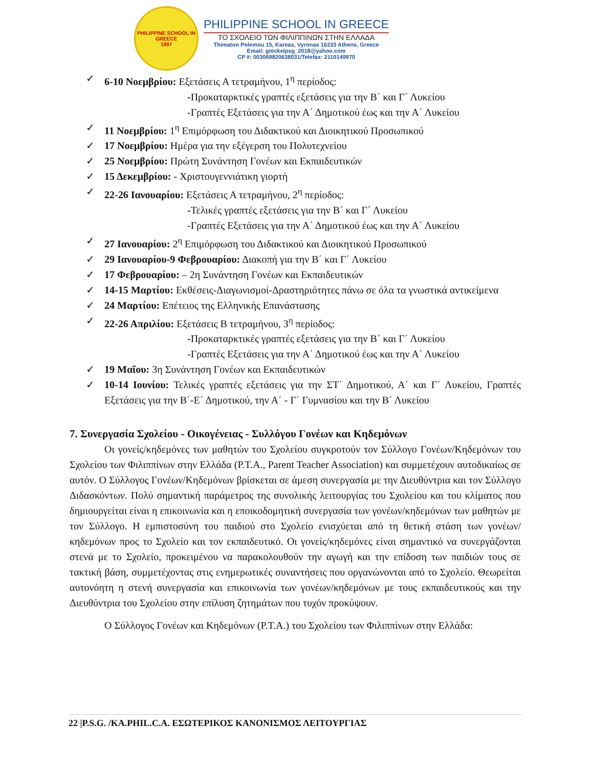PHILIPPINE SCHOOL IN GREECE
1997
PHILIPPINE SCHOOL IN GREECE
ΤΟ ΣΧΟΛΕΙΟ ΤΩΝ ΦΙΛΙΠΠΙΝΩΝ ΣΤΗΝ ΕΛΛΑΔΑ
Thimaton Polemou 15, Kareas, Vyronas 16233 Athens, Greece
Email: gnickelpsg_2018@yahoo.com
CP #: 003069820638031/Telefax: 2110149970
✓ 6-10 Νοεμβρίου: Εξετάσεις Α τετραμήνου, 1<sup>η</sup> περίοδος:
-Προκαταρκτικές γραπτές εξετάσεις για την Β΄ και Γ΄ Λυκείου
-Γραπτές Εξετάσεις για την Α΄ Δημοτικού έως και την Α΄ Λυκείου
✓ 11 Νοεμβρίου: 1<sup>η</sup> Επιμόρφωση του Διδακτικού και Διοικητικού Προσωπικού
✓ 17 Νοεμβρίου: Ημέρα για την εξέγερση του Πολυτεχνείου
✓ 25 Νοεμβρίου: Πρώτη Συνάντηση Γονέων και Εκπαιδευτικών
✓ 15 Δεκεμβρίου: - Χριστουγεννιάτικη γιορτή
✓ 22-26 Ιανουαρίου: Εξετάσεις Α τετραμήνου, 2<sup>η</sup> περίοδος:
-Τελικές γραπτές εξετάσεις για την Β΄ και Γ΄ Λυκείου
-Γραπτές Εξετάσεις για την Α΄ Δημοτικού έως και την Α΄ Λυκείου
✓ 27 Ιανουαρίου: 2<sup>η</sup> Επιμόρφωση του Διδακτικού και Διοικητικού Προσωπικού
✓ 29 Ιανουαρίου-9 Φεβρουαρίου: Διακοπή για την Β΄ και Γ΄ Λυκείου
✓ 17 Φεβρουαρίου: – 2η Συνάντηση Γονέων και Εκπαιδευτικών
✓ 14-15 Μαρτίου: Εκθέσεις-Διαγωνισμοί-Δραστηριότητες πάνω σε όλα τα γνωστικά αντικείμενα
✓ 24 Μαρτίου: Επέτειος της Ελληνικής Επανάστασης
✓ 22-26 Απριλίου: Εξετάσεις Β τετραμήνου, 3<sup>η</sup> περίοδος:
-Προκαταρκτικές γραπτές εξετάσεις για την Β΄ και Γ΄ Λυκείου
-Γραπτές Εξετάσεις για την Α΄ Δημοτικού έως και την Α΄ Λυκείου
✓ 19 Μαΐου: 3η Συνάντηση Γονέων και Εκπαιδευτικών
✓ 10-14 Ιουνίου: Τελικές γραπτές εξετάσεις για την ΣΤ΄ Δημοτικού, Α΄ και Γ΄ Λυκείου, Γραπτές Εξετάσεις για την Β΄-Ε΄ Δημοτικού, την Α΄ - Γ΄ Γυμνασίου και την Β΄ Λυκείου
7. Συνεργασία Σχολείου - Οικογένειας - Συλλόγου Γονέων και Κηδεμόνων
Οι γονείς/κηδεμόνες των μαθητών του Σχολείου συγκροτούν τον Σύλλογο Γονέων/Κηδεμόνων του Σχολείου των Φιλιππίνων στην Ελλάδα (P.T.A., Parent Teacher Association) και συμμετέχουν αυτοδικαίως σε αυτόν. Ο Σύλλογος Γονέων/Κηδεμόνων βρίσκεται σε άμεση συνεργασία με την Διευθύντρια και τον Σύλλογο Διδασκόντων. Πολύ σημαντική παράμετρος της συνολικής λειτουργίας του Σχολείου και του κλίματος που δημιουργείται είναι η επικοινωνία και η εποικοδομητική συνεργασία των γονέων/κηδεμόνων των μαθητών με τον Σύλλογο. Η εμπιστοσύνη του παιδιού στο Σχολείο ενισχύεται από τη θετική στάση των γονέων/κηδεμόνων προς το Σχολείο και τον εκπαιδευτικό. Οι γονείς/κηδεμόνες είναι σημαντικό να συνεργάζονται στενά με το Σχολείο, προκειμένου να παρακολουθούν την αγωγή και την επίδοση των παιδιών τους σε τακτική βάση, συμμετέχοντας στις ενημερωτικές συναντήσεις που οργανώνονται από το Σχολείο. Θεωρείται αυτονόητη η στενή συνεργασία και επικοινωνία των γονέων/κηδεμόνων με τους εκπαιδευτικούς και την Διευθύντρια του Σχολείου στην επίλυση ζητημάτων που τυχόν προκύψουν.
Ο Σύλλογος Γονέων και Κηδεμόνων (P.T.A.) του Σχολείου των Φιλιππίνων στην Ελλάδα:
22 |P.S.G. /KA.PHIL.C.A. ΕΣΩΤΕΡΙΚΟΣ ΚΑΝΟΝΙΣΜΟΣ ΛΕΙΤΟΥΡΓΙΑΣ